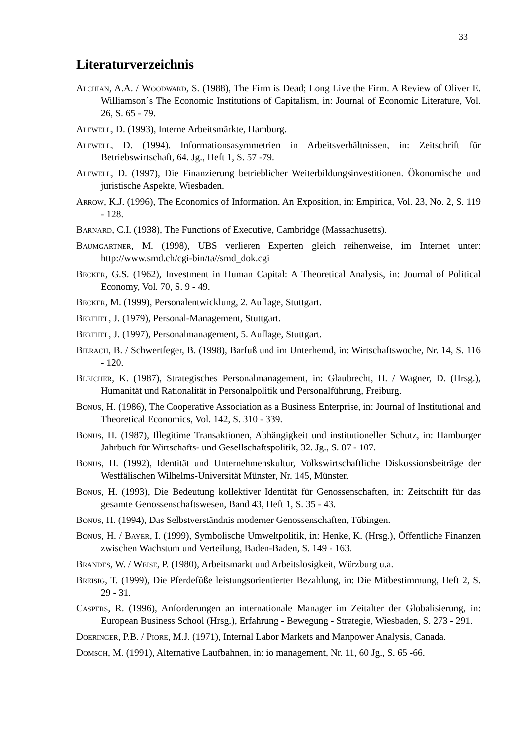33
Literaturverzeichnis
Alchian, A.A. / Woodward, S. (1988), The Firm is Dead; Long Live the Firm. A Review of Oliver E. Williamson´s The Economic Institutions of Capitalism, in: Journal of Economic Literature, Vol. 26, S. 65 - 79.
Alewell, D. (1993), Interne Arbeitsmärkte, Hamburg.
Alewell, D. (1994), Informationsasymmetrien in Arbeitsverhältnissen, in: Zeitschrift für Betriebswirtschaft, 64. Jg., Heft 1, S. 57 -79.
Alewell, D. (1997), Die Finanzierung betrieblicher Weiterbildungsinvestitionen. Ökonomische und juristische Aspekte, Wiesbaden.
Arrow, K.J. (1996), The Economics of Information. An Exposition, in: Empirica, Vol. 23, No. 2, S. 119 - 128.
Barnard, C.I. (1938), The Functions of Executive, Cambridge (Massachusetts).
Baumgartner, M. (1998), UBS verlieren Experten gleich reihenweise, im Internet unter: http://www.smd.ch/cgi-bin/ta//smd_dok.cgi
Becker, G.S. (1962), Investment in Human Capital: A Theoretical Analysis, in: Journal of Political Economy, Vol. 70, S. 9 - 49.
Becker, M. (1999), Personalentwicklung, 2. Auflage, Stuttgart.
Berthel, J. (1979), Personal-Management, Stuttgart.
Berthel, J. (1997), Personalmanagement, 5. Auflage, Stuttgart.
Bierach, B. / Schwertfeger, B. (1998), Barfuß und im Unterhemd, in: Wirtschaftswoche, Nr. 14, S. 116 - 120.
Bleicher, K. (1987), Strategisches Personalmanagement, in: Glaubrecht, H. / Wagner, D. (Hrsg.), Humanität und Rationalität in Personalpolitik und Personalführung, Freiburg.
Bonus, H. (1986), The Cooperative Association as a Business Enterprise, in: Journal of Institutional and Theoretical Economics, Vol. 142, S. 310 - 339.
Bonus, H. (1987), Illegitime Transaktionen, Abhängigkeit und institutioneller Schutz, in: Hamburger Jahrbuch für Wirtschafts- und Gesellschaftspolitik, 32. Jg., S. 87 - 107.
Bonus, H. (1992), Identität und Unternehmenskultur, Volkswirtschaftliche Diskussionsbeiträge der Westfälischen Wilhelms-Universität Münster, Nr. 145, Münster.
Bonus, H. (1993), Die Bedeutung kollektiver Identität für Genossenschaften, in: Zeitschrift für das gesamte Genossenschaftswesen, Band 43, Heft 1, S. 35 - 43.
Bonus, H. (1994), Das Selbstverständnis moderner Genossenschaften, Tübingen.
Bonus, H. / Bayer, I. (1999), Symbolische Umweltpolitik, in: Henke, K. (Hrsg.), Öffentliche Finanzen zwischen Wachstum und Verteilung, Baden-Baden, S. 149 - 163.
Brandes, W. / Weise, P. (1980), Arbeitsmarkt und Arbeitslosigkeit, Würzburg u.a.
Breisig, T. (1999), Die Pferdefüße leistungsorientierter Bezahlung, in: Die Mitbestimmung, Heft 2, S. 29 - 31.
Caspers, R. (1996), Anforderungen an internationale Manager im Zeitalter der Globalisierung, in: European Business School (Hrsg.), Erfahrung - Bewegung - Strategie, Wiesbaden, S. 273 - 291.
Doeringer, P.B. / Piore, M.J. (1971), Internal Labor Markets and Manpower Analysis, Canada.
Domsch, M. (1991), Alternative Laufbahnen, in: io management, Nr. 11, 60 Jg., S. 65 -66.